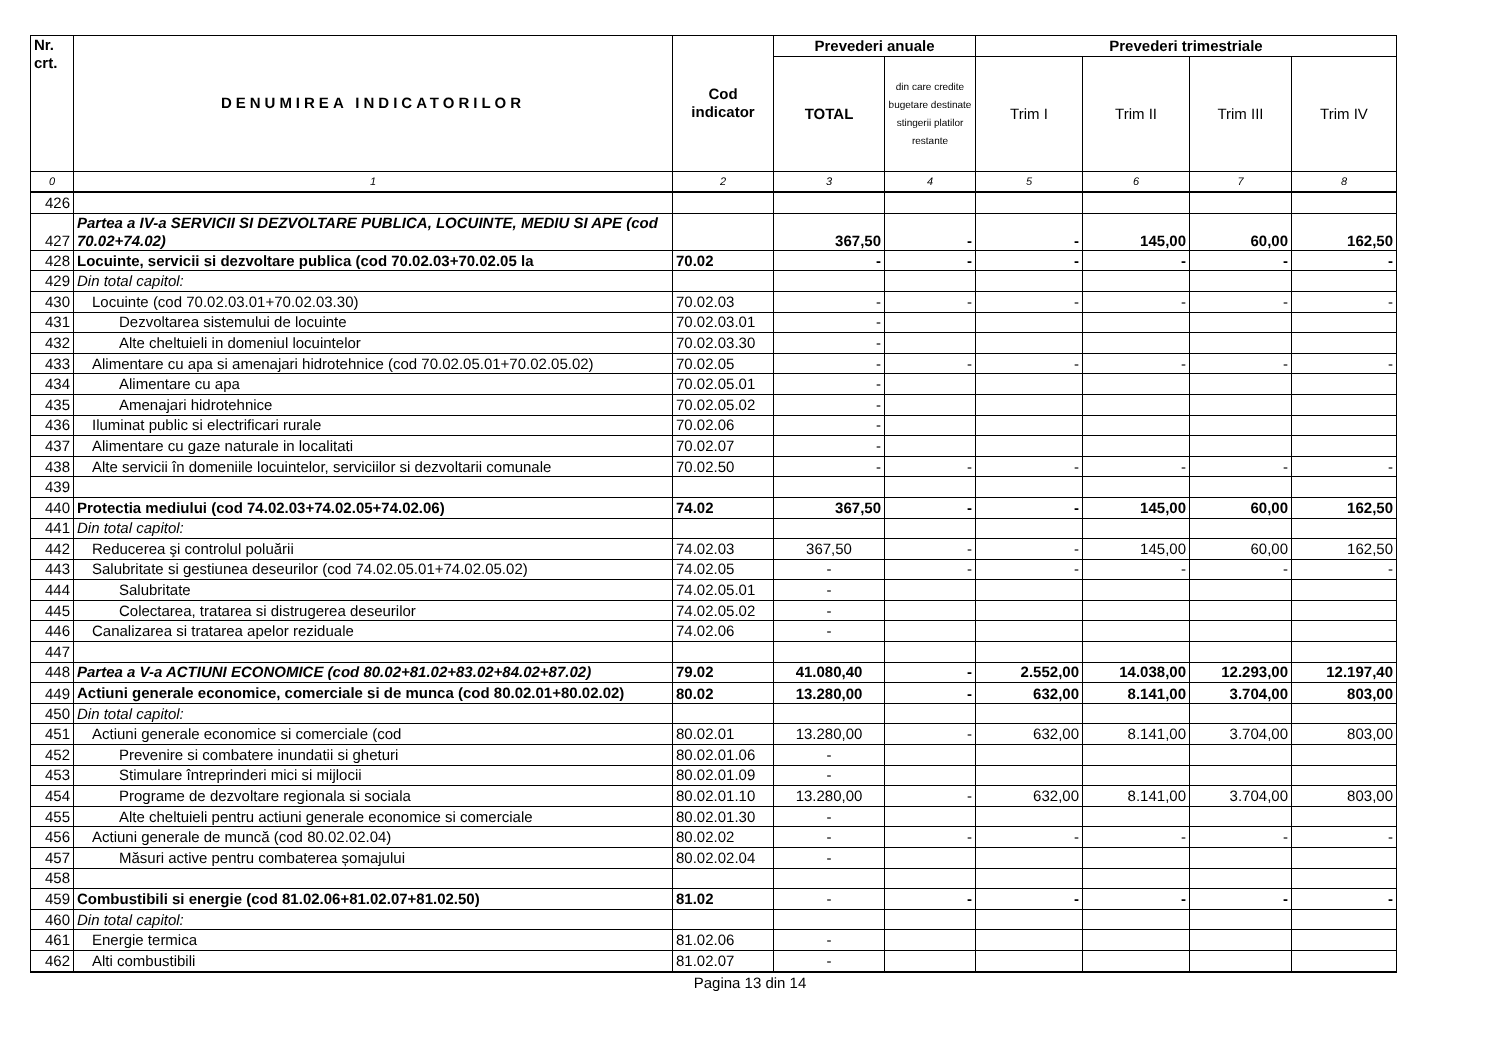| Nr. crt. | DENUMIREA INDICATORILOR | Cod indicator | Prevederi anuale | | Prevederi trimestriale | | | |
| --- | --- | --- | --- | --- | --- | --- | --- | --- |
| | | | TOTAL | din care credite bugetare destinate stingerii platilor restante | Trim I | Trim II | Trim III | Trim IV |
| 0 | 1 | 2 | 3 | 4 | 5 | 6 | 7 | 8 |
| 426 | | | | | | | | |
| 427 | Partea a IV-a SERVICII SI DEZVOLTARE PUBLICA, LOCUINTE, MEDIU SI APE (cod 70.02+74.02) | | 367,50 | - | - | 145,00 | 60,00 | 162,50 |
| 428 | Locuinte, servicii si dezvoltare publica (cod 70.02.03+70.02.05 la | 70.02 | - | - | - | - | - | - |
| 429 | Din total capitol: | | | | | | | |
| 430 | Locuinte (cod 70.02.03.01+70.02.03.30) | 70.02.03 | - | - | - | - | - | - |
| 431 | Dezvoltarea sistemului de locuinte | 70.02.03.01 | - | | | | | |
| 432 | Alte cheltuieli in domeniul locuintelor | 70.02.03.30 | - | | | | | |
| 433 | Alimentare cu apa si amenajari hidrotehnice (cod 70.02.05.01+70.02.05.02) | 70.02.05 | - | - | - | - | - | - |
| 434 | Alimentare cu apa | 70.02.05.01 | - | | | | | |
| 435 | Amenajari hidrotehnice | 70.02.05.02 | - | | | | | |
| 436 | Iluminat public si electrificari rurale | 70.02.06 | - | | | | | |
| 437 | Alimentare cu gaze naturale in localitati | 70.02.07 | - | | | | | |
| 438 | Alte servicii în domeniile locuintelor, serviciilor si dezvoltarii comunale | 70.02.50 | - | - | - | - | - | - |
| 439 | | | | | | | | |
| 440 | Protectia mediului (cod 74.02.03+74.02.05+74.02.06) | 74.02 | 367,50 | - | - | 145,00 | 60,00 | 162,50 |
| 441 | Din total capitol: | | | | | | | |
| 442 | Reducerea şi controlul poluării | 74.02.03 | 367,50 | - | - | 145,00 | 60,00 | 162,50 |
| 443 | Salubritate si gestiunea deseurilor (cod 74.02.05.01+74.02.05.02) | 74.02.05 | - | - | - | - | - | - |
| 444 | Salubritate | 74.02.05.01 | - | | | | | |
| 445 | Colectarea, tratarea si distrugerea deseurilor | 74.02.05.02 | - | | | | | |
| 446 | Canalizarea si tratarea apelor reziduale | 74.02.06 | - | | | | | |
| 447 | | | | | | | | |
| 448 | Partea a V-a ACTIUNI ECONOMICE (cod 80.02+81.02+83.02+84.02+87.02) | 79.02 | 41.080,40 | - | 2.552,00 | 14.038,00 | 12.293,00 | 12.197,40 |
| 449 | Actiuni generale economice, comerciale si de munca (cod 80.02.01+80.02.02) | 80.02 | 13.280,00 | - | 632,00 | 8.141,00 | 3.704,00 | 803,00 |
| 450 | Din total capitol: | | | | | | | |
| 451 | Actiuni generale economice si comerciale (cod | 80.02.01 | 13.280,00 | - | 632,00 | 8.141,00 | 3.704,00 | 803,00 |
| 452 | Prevenire si combatere inundatii si gheturi | 80.02.01.06 | - | | | | | |
| 453 | Stimulare întreprinderi mici si mijlocii | 80.02.01.09 | - | | | | | |
| 454 | Programe de dezvoltare regionala si sociala | 80.02.01.10 | 13.280,00 | - | 632,00 | 8.141,00 | 3.704,00 | 803,00 |
| 455 | Alte cheltuieli pentru actiuni generale economice si comerciale | 80.02.01.30 | - | | | | | |
| 456 | Actiuni generale de muncă (cod 80.02.02.04) | 80.02.02 | - | - | - | - | - | - |
| 457 | Măsuri active pentru combaterea șomajului | 80.02.02.04 | - | | | | | |
| 458 | | | | | | | | |
| 459 | Combustibili si energie (cod 81.02.06+81.02.07+81.02.50) | 81.02 | - | - | - | - | - | - |
| 460 | Din total capitol: | | | | | | | |
| 461 | Energie termica | 81.02.06 | - | | | | | |
| 462 | Alti combustibili | 81.02.07 | - | | | | | |
Pagina 13 din 14